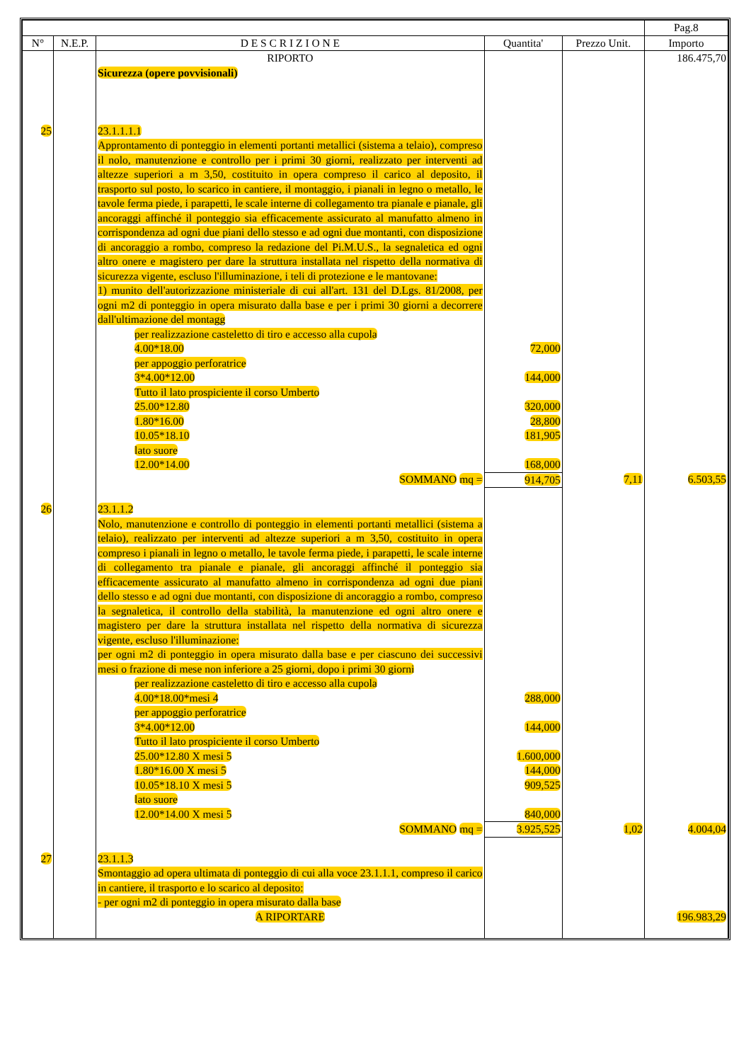| | | | | | Pag.8 |
| --- | --- | --- | --- | --- | --- |
| N° | N.E.P. | D E S C R I Z I O N E | Quantita' | Prezzo Unit. | Importo |
| | | RIPORTO | | | 186.475,70 |
| | | Sicurezza (opere povvisionali) | | | |
| 25 | | 23.1.1.1.1 Approntamento di ponteggio in elementi portanti metallici (sistema a telaio), compreso il nolo, manutenzione e controllo per i primi 30 giorni, realizzato per interventi ad altezze superiori a m 3,50, costituito in opera compreso il carico al deposito, il trasporto sul posto, lo scarico in cantiere, il montaggio, i pianali in legno o metallo, le tavole ferma piede, i parapetti, le scale interne di collegamento tra pianale e pianale, gli ancoraggi affinché il ponteggio sia efficacemente assicurato al manufatto almeno in corrispondenza ad ogni due piani dello stesso e ad ogni due montanti, con disposizione di ancoraggio a rombo, compreso la redazione del Pi.M.U.S., la segnaletica ed ogni altro onere e magistero per dare la struttura installata nel rispetto della normativa di sicurezza vigente, escluso l'illuminazione, i teli di protezione e le mantovane: 1) munito dell'autorizzazione ministeriale di cui all'art. 131 del D.Lgs. 81/2008, per ogni m2 di ponteggio in opera misurato dalla base e per i primi 30 giorni a decorrere dall'ultimazione del montagg | | | |
| | | per realizzazione casteletto di tiro e accesso alla cupola 4.00*18.00 per appoggio perforatrice 3*4.00*12.00 Tutto il lato prospiciente il corso Umberto 25.00*12.80 1.80*16.00 10.05*18.10 lato suore 12.00*14.00 | 72,000 144,000 320,000 28,800 181,905 168,000 | | |
| | | SOMMANO mq = | 914,705 | 7,11 | 6.503,55 |
| 26 | | 23.1.1.2 Nolo, manutenzione e controllo di ponteggio in elementi portanti metallici (sistema a telaio), realizzato per interventi ad altezze superiori a m 3,50, costituito in opera compreso i pianali in legno o metallo, le tavole ferma piede, i parapetti, le scale interne di collegamento tra pianale e pianale, gli ancoraggi affinché il ponteggio sia efficacemente assicurato al manufatto almeno in corrispondenza ad ogni due piani dello stesso e ad ogni due montanti, con disposizione di ancoraggio a rombo, compreso la segnaletica, il controllo della stabilità, la manutenzione ed ogni altro onere e magistero per dare la struttura installata nel rispetto della normativa di sicurezza vigente, escluso l'illuminazione: per ogni m2 di ponteggio in opera misurato dalla base e per ciascuno dei successivi mesi o frazione di mese non inferiore a 25 giorni, dopo i primi 30 giorni | | | |
| | | per realizzazione casteletto di tiro e accesso alla cupola 4.00*18.00*mesi 4 per appoggio perforatrice 3*4.00*12.00 Tutto il lato prospiciente il corso Umberto 25.00*12.80 X mesi 5 1.80*16.00 X mesi 5 10.05*18.10 X mesi 5 lato suore 12.00*14.00 X mesi 5 | 288,000 144,000 1.600,000 144,000 909,525 840,000 | | |
| | | SOMMANO mq = | 3.925,525 | 1,02 | 4.004,04 |
| 27 | | 23.1.1.3 Smontaggio ad opera ultimata di ponteggio di cui alla voce 23.1.1.1, compreso il carico in cantiere, il trasporto e lo scarico al deposito: - per ogni m2 di ponteggio in opera misurato dalla base | | | |
| | | A RIPORTARE | | | 196.983,29 |